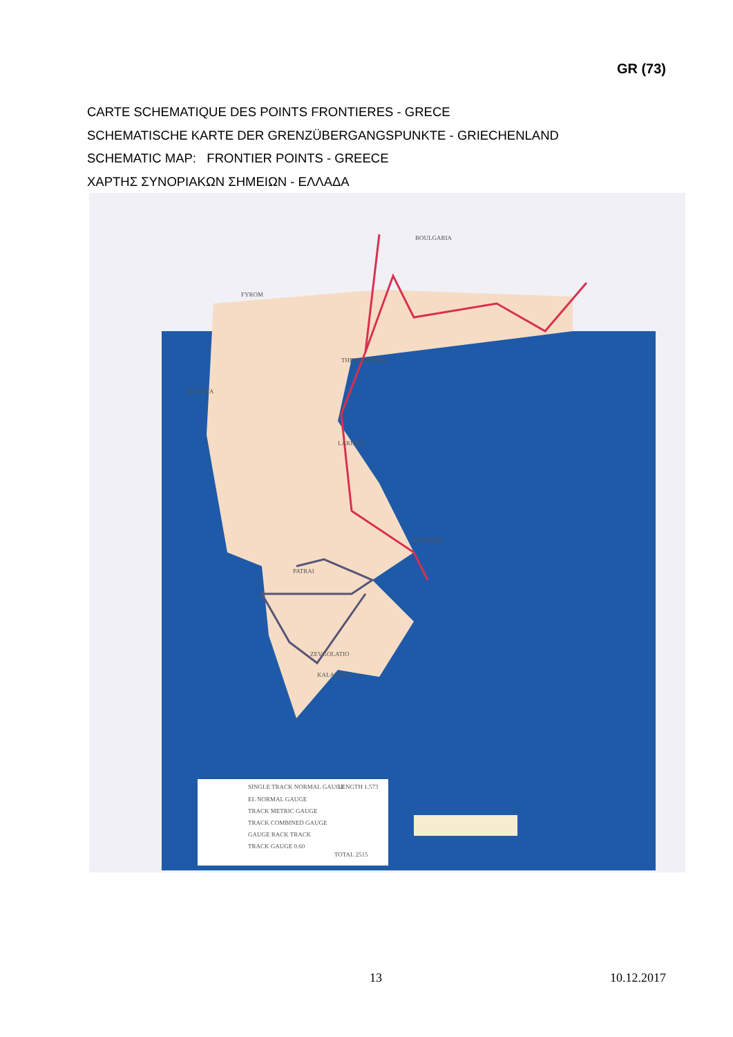GR (73)
CARTE SCHEMATIQUE DES POINTS FRONTIERES - GRECE
SCHEMATISCHE KARTE DER GRENZÜBERGANGSPUNKTE - GRIECHENLAND
SCHEMATIC MAP: FRONTIER POINTS - GREECE
ΧΑΡΤΗΣ ΣΥΝΟΡΙΑΚΩΝ ΣΗΜΕΙΩΝ - ΕΛΛΑΔΑ
BOULGARIA
FYROM
ALBANIA
THESSALONIKI
LARISSA
CHALKIDA
PATRAI
ZEVGOLATIO
KALAMATA
SINGLE TRACK NORMAL GAUGE
LENGTH 1.573
EL NORMAL GAUGE
TRACK METRIC GAUGE
TRACK COMBINED GAUGE
GAUGE RACK TRACK
TRACK GAUGE 0.60
TOTAL 2515
13 10.12.2017